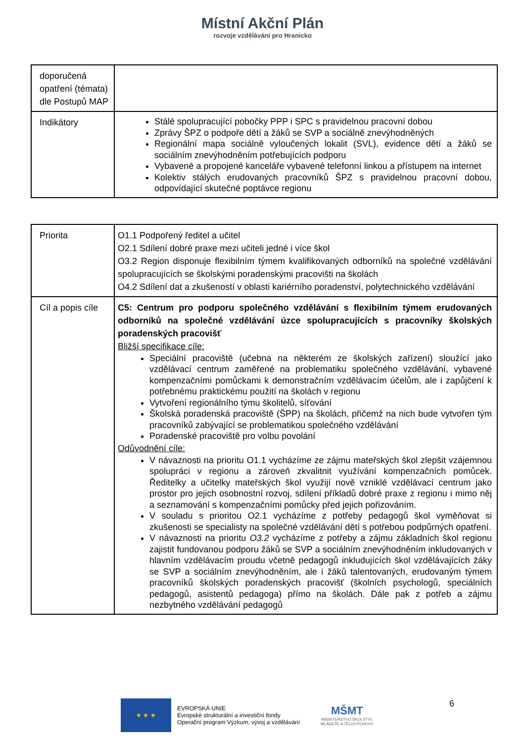Místní Akční Plán
rozvoje vzdělávání pro Hranicko
| doporučená opatření (témata) dle Postupů MAP | |
| Indikátory | Stálé spolupracující pobočky PPP i SPC s pravidelnou pracovní dobou Zprávy ŠPZ o podpoře dětí a žáků se SVP a sociálně znevýhodněných Regionální mapa sociálně vyloučených lokalit (SVL), evidence dětí a žáků se sociálním znevýhodněním potřebujících podporu Vybavené a propojené kanceláře vybavené telefonní linkou a přístupem na internet Kolektiv stálých erudovaných pracovníků ŠPZ s pravidelnou pracovní dobou, odpovídající skutečné poptávce regionu |
| Priorita | O1.1 Podpořený ředitel a učitel O2.1 Sdílení dobré praxe mezi učiteli jedné i více škol O3.2 Region disponuje flexibilním týmem kvalifikovaných odborníků na společné vzdělávání spolupracujících se školskými poradenskými pracovišti na školách O4.2 Sdílení dat a zkušeností v oblasti kariérního poradenství, polytechnického vzdělávání |
| Cíl a popis cíle | C5: Centrum pro podporu společného vzdělávání s flexibilním týmem erudovaných odborníků na společné vzdělávání úzce spolupracujících s pracovníky školských poradenských pracovišť Bližší specifikace cíle: Speciální pracoviště (učebna na některém ze školských zařízení) sloužící jako vzdělávací centrum zaměřené na problematiku společného vzdělávání, vybavené kompenzačními pomůckami k demonstračním vzdělávacím účelům, ale i zapůjčení k potřebnému praktickému použití na školách v regionu Vytvoření regionálního týmu školitelů, síťování Školská poradenská pracoviště (ŠPP) na školách, přičemž na nich bude vytvořen tým pracovníků zabývající se problematikou společného vzdělávání Poradenské pracoviště pro volbu povolání Odůvodnění cíle: V návaznosti na prioritu O1.1 vycházíme ze zájmu mateřských škol zlepšit vzájemnou spolupráci v regionu a zároveň zkvalitnit využívání kompenzačních pomůcek. Ředitelky a učitelky mateřských škol využijí nově vzniklé vzdělávací centrum jako prostor pro jejich osobnostní rozvoj, sdílení příkladů dobré praxe z regionu i mimo něj a seznamování s kompenzačními pomůcky před jejich pořizováním. V souladu s prioritou O2.1 vycházíme z potřeby pedagogů škol vyměňovat si zkušenosti se specialisty na společné vzdělávání dětí s potřebou podpůrných opatření. V návaznosti na prioritu O3.2 vycházíme z potřeby a zájmu základních škol regionu zajistit fundovanou podporu žáků se SVP a sociálním znevýhodněním inkludovaných v hlavním vzdělávacím proudu včetně pedagogů inkludujících škol vzdělávajících žáky se SVP a sociálním znevýhodněním, ale i žáků talentovaných, erudovaným týmem pracovníků školských poradenských pracovišť (školních psychologů, speciálních pedagogů, asistentů pedagoga) přímo na školách. Dále pak z potřeb a zájmu nezbytného vzdělávání pedagogů |
★ ★ ★
EVROPSKÁ UNIE
Evropské strukturální a investiční fondy
Operační program Výzkum, vývoj a vzdělávání
MŠMT
MINISTERSTVO ŠKOLSTVÍ,
MLÁDEŽE A TĚLOVÝCHOVY
6